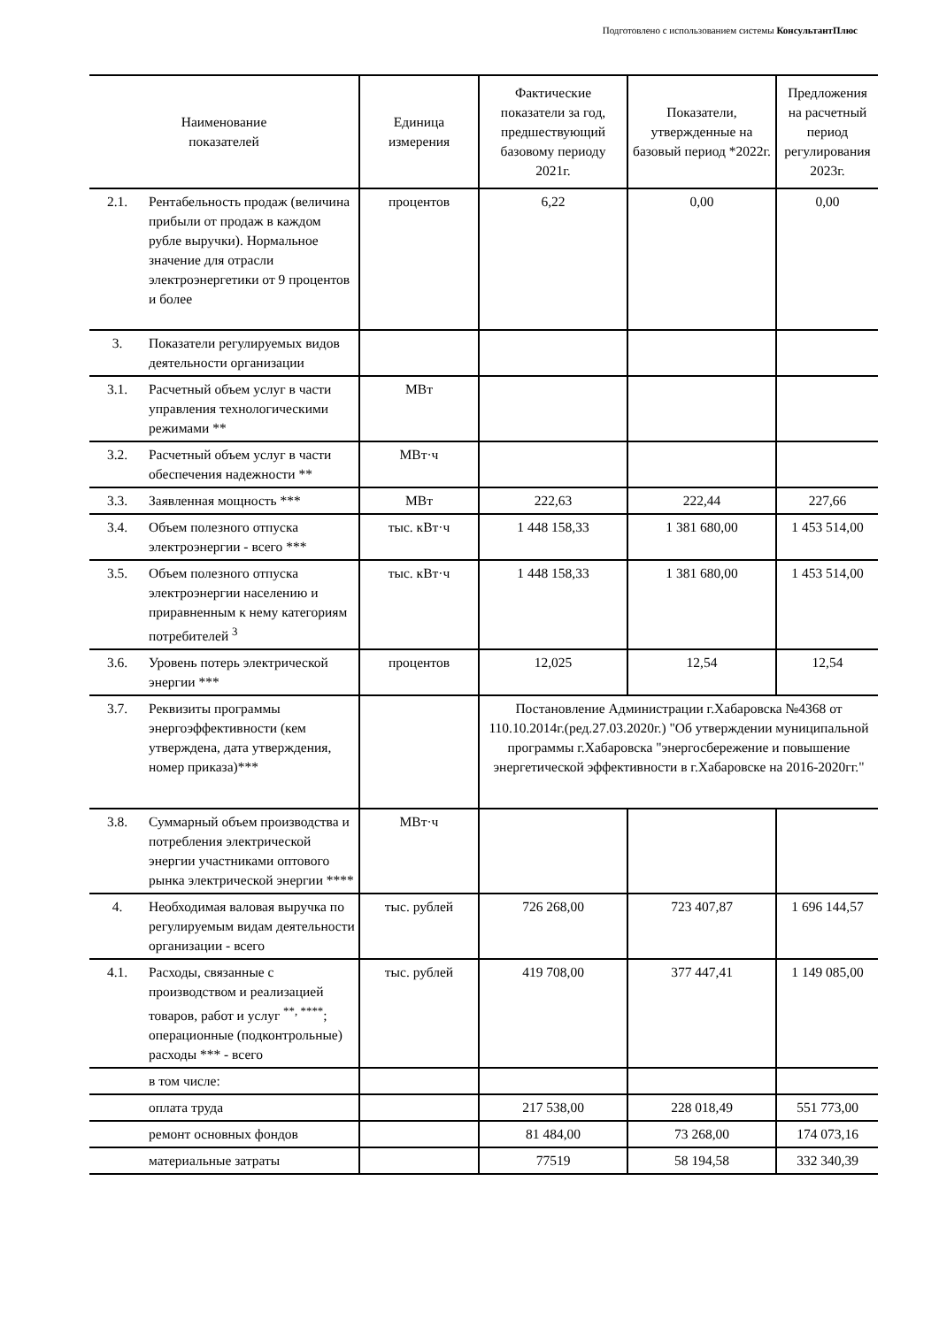Подготовлено с использованием системы КонсультантПлюс
| Наименование показателей | | Единица измерения | Фактические показатели за год, предшествующий базовому периоду 2021г. | Показатели, утвержденные на базовый период *2022г. | Предложения на расчетный период регулирования 2023г. |
| --- | --- | --- | --- | --- | --- |
| 2.1. | Рентабельность продаж (величина прибыли от продаж в каждом рубле выручки). Нормальное значение для отрасли электроэнергетики от 9 процентов и более | процентов | 6,22 | 0,00 | 0,00 |
| 3. | Показатели регулируемых видов деятельности организации | | | | |
| 3.1. | Расчетный объем услуг в части управления технологическими режимами ** | МВт | | | |
| 3.2. | Расчетный объем услуг в части обеспечения надежности ** | МВт·ч | | | |
| 3.3. | Заявленная мощность *** | МВт | 222,63 | 222,44 | 227,66 |
| 3.4. | Объем полезного отпуска электроэнергии - всего *** | тыс. кВт·ч | 1 448 158,33 | 1 381 680,00 | 1 453 514,00 |
| 3.5. | Объем полезного отпуска электроэнергии населению и приравненным к нему категориям потребителей <sup>3</sup> | тыс. кВт·ч | 1 448 158,33 | 1 381 680,00 | 1 453 514,00 |
| 3.6. | Уровень потерь электрической энергии *** | процентов | 12,025 | 12,54 | 12,54 |
| 3.7. | Реквизиты программы энергоэффективности (кем утверждена, дата утверждения, номер приказа)*** | | Постановление Администрации г.Хабаровска №4368 от 110.10.2014г.(ред.27.03.2020г.) "Об утверждении муниципальной программы г.Хабаровска "энергосбережение и повышение энергетической эффективности в г.Хабаровске на 2016-2020гг." | | |
| 3.8. | Суммарный объем производства и потребления электрической энергии участниками оптового рынка электрической энергии **** | МВт·ч | | | |
| 4. | Необходимая валовая выручка по регулируемым видам деятельности организации - всего | тыс. рублей | 726 268,00 | 723 407,87 | 1 696 144,57 |
| 4.1. | Расходы, связанные с производством и реализацией товаров, работ и услуг <sup>**, ****</sup>; операционные (подконтрольные) расходы *** - всего | тыс. рублей | 419 708,00 | 377 447,41 | 1 149 085,00 |
| | в том числе: | | | | |
| | оплата труда | | 217 538,00 | 228 018,49 | 551 773,00 |
| | ремонт основных фондов | | 81 484,00 | 73 268,00 | 174 073,16 |
| | материальные затраты | | 77519 | 58 194,58 | 332 340,39 |